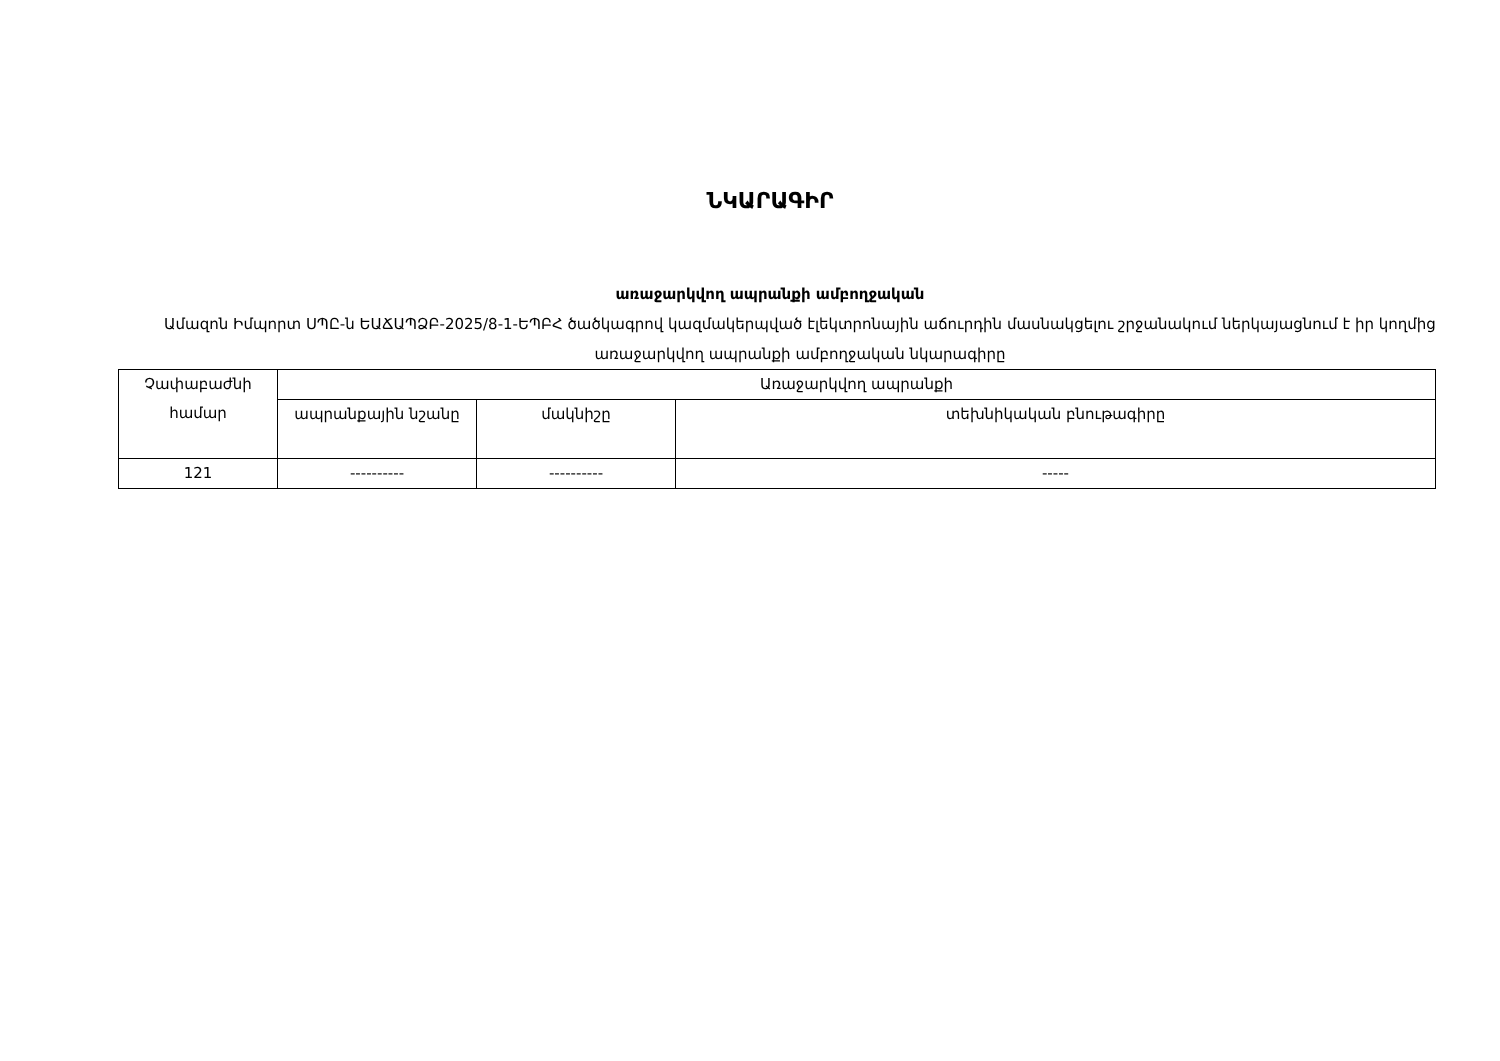ՆԿԱՐԱԳԻՐ
առաջարկվող ապրանքի ամբողջական
Ամազոն Իմպորտ ՍՊԸ-ն ԵԱՃԱՊՁԲ-2025/8-1-ԵՊԲՀ ծածկագրով կազմակերպված էլեկտրոնային աճուրդին մասնակցելու շրջանակում ներկայացնում է իր կողմից առաջարկվող ապրանքի ամբողջական նկարագիրը
| Չափաբաժնի համար | Առաջարկվող ապրանքի | | |
| --- | --- | --- | --- |
| | ապրանքային նշանը | մակնիշը | տեխնիկական բնութագիրը |
| 121 | ---------- | ---------- | ----- |